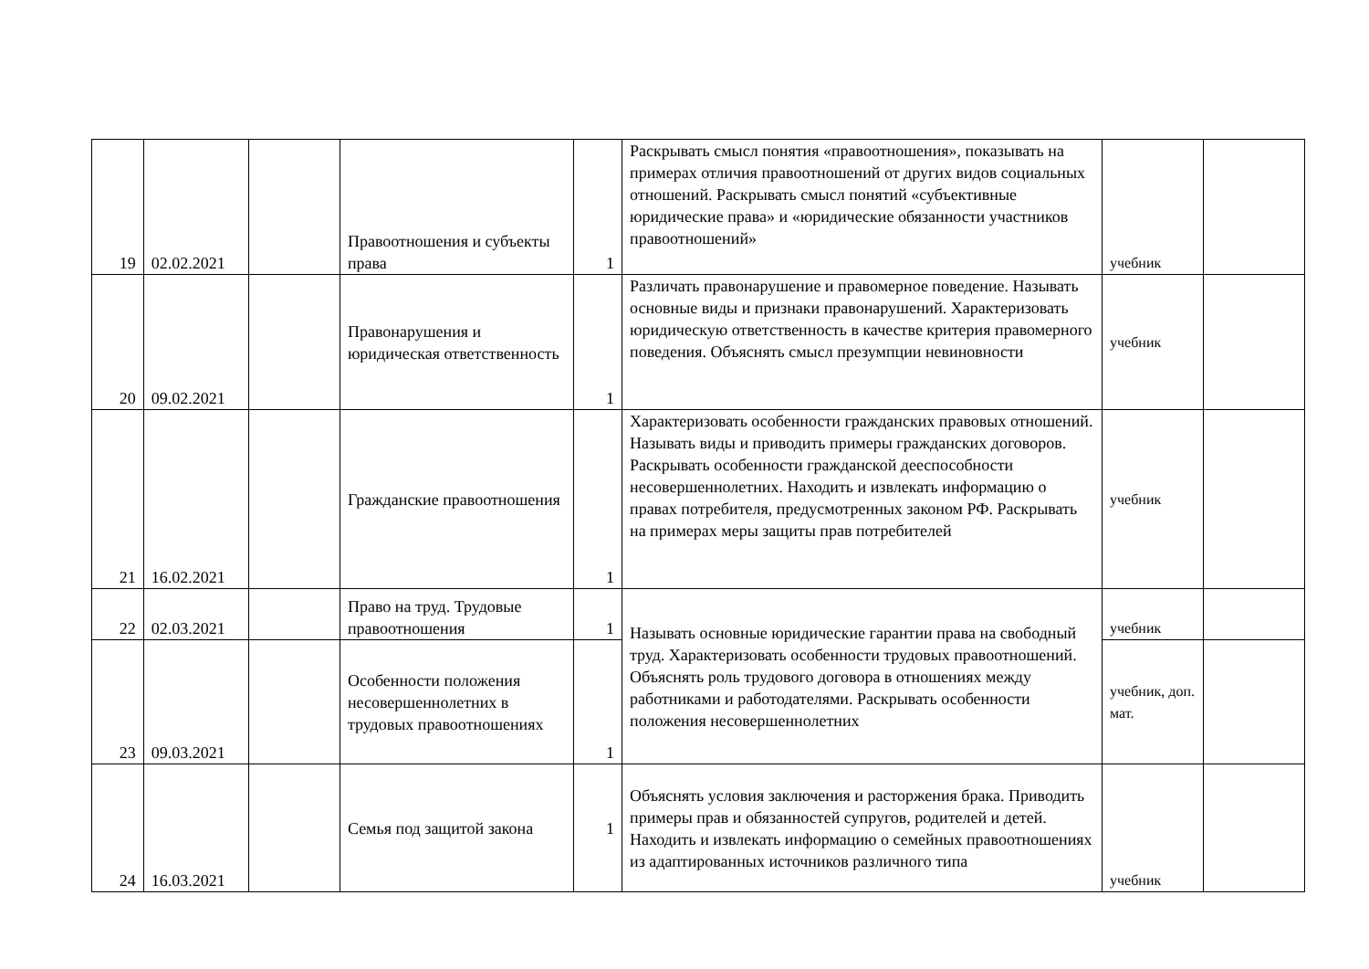| 19 | 02.02.2021 | | Правоотношения и субъекты права | 1 | Раскрывать смысл понятия «правоотношения», показывать на примерах отличия правоотношений от других видов социальных отношений. Раскрывать смысл понятий «субъективные юридические права» и «юридические обязанности участников правоотношений» | учебник | |
| 20 | 09.02.2021 | | Правонарушения и юридическая ответственность | 1 | Различать правонарушение и правомерное поведение. Называть основные виды и признаки правонарушений. Характеризовать юридическую ответственность в качестве критерия правомерного поведения. Объяснять смысл презумпции невиновности | учебник | |
| 21 | 16.02.2021 | | Гражданские правоотношения | 1 | Характеризовать особенности гражданских правовых отношений. Называть виды и приводить примеры гражданских договоров. Раскрывать особенности гражданской дееспособности несовершеннолетних. Находить и извлекать информацию о правах потребителя, предусмотренных законом РФ. Раскрывать на примерах меры защиты прав потребителей | учебник | |
| 22 | 02.03.2021 | | Право на труд. Трудовые правоотношения | 1 | Называть основные юридические гарантии права на свободный труд. Характеризовать особенности трудовых правоотношений. Объяснять роль трудового договора в отношениях между работниками и работодателями. Раскрывать особенности положения несовершеннолетних | учебник | |
| 23 | 09.03.2021 | | Особенности положения несовершеннолетних в трудовых правоотношениях | 1 | | учебник, доп. мат. | |
| 24 | 16.03.2021 | | Семья под защитой закона | 1 | Объяснять условия заключения и расторжения брака. Приводить примеры прав и обязанностей супругов, родителей и детей. Находить и извлекать информацию о семейных правоотношениях из адаптированных источников различного типа | учебник | |